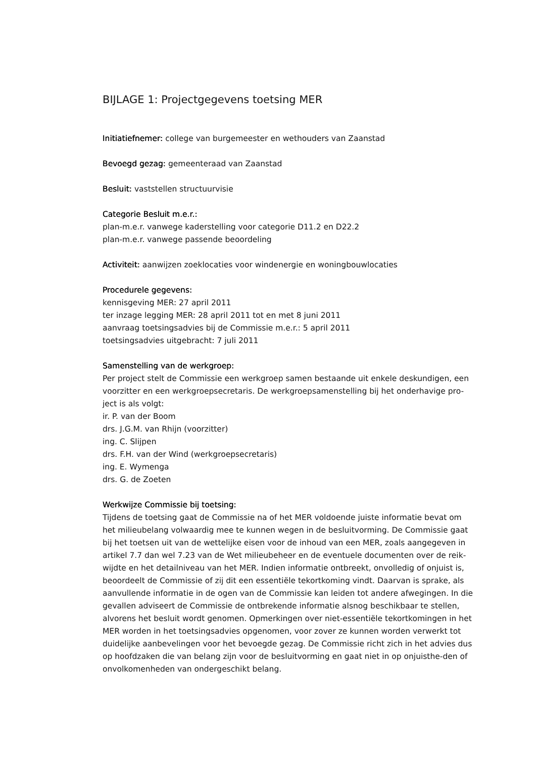BIJLAGE 1: Projectgegevens toetsing MER
Initiatiefnemer: college van burgemeester en wethouders van Zaanstad
Bevoegd gezag: gemeenteraad van Zaanstad
Besluit: vaststellen structuurvisie
Categorie Besluit m.e.r.:
plan-m.e.r. vanwege kaderstelling voor categorie D11.2 en D22.2
plan-m.e.r. vanwege passende beoordeling
Activiteit: aanwijzen zoeklocaties voor windenergie en woningbouwlocaties
Procedurele gegevens:
kennisgeving MER: 27 april 2011
ter inzage legging MER: 28 april 2011 tot en met 8 juni 2011
aanvraag toetsingsadvies bij de Commissie m.e.r.: 5 april 2011
toetsingsadvies uitgebracht: 7 juli 2011
Samenstelling van de werkgroep:
Per project stelt de Commissie een werkgroep samen bestaande uit enkele deskundigen, een voorzitter en een werkgroepsecretaris. De werkgroepsamenstelling bij het onderhavige pro-ject is als volgt:
ir. P. van der Boom
drs. J.G.M. van Rhijn (voorzitter)
ing. C. Slijpen
drs. F.H. van der Wind (werkgroepsecretaris)
ing. E. Wymenga
drs. G. de Zoeten
Werkwijze Commissie bij toetsing:
Tijdens de toetsing gaat de Commissie na of het MER voldoende juiste informatie bevat om het milieubelang volwaardig mee te kunnen wegen in de besluitvorming. De Commissie gaat bij het toetsen uit van de wettelijke eisen voor de inhoud van een MER, zoals aangegeven in artikel 7.7 dan wel 7.23 van de Wet milieubeheer en de eventuele documenten over de reik-wijdte en het detailniveau van het MER. Indien informatie ontbreekt, onvolledig of onjuist is, beoordeelt de Commissie of zij dit een essentiële tekortkoming vindt. Daarvan is sprake, als aanvullende informatie in de ogen van de Commissie kan leiden tot andere afwegingen. In die gevallen adviseert de Commissie de ontbrekende informatie alsnog beschikbaar te stellen, alvorens het besluit wordt genomen. Opmerkingen over niet-essentiële tekortkomingen in het MER worden in het toetsingsadvies opgenomen, voor zover ze kunnen worden verwerkt tot duidelijke aanbevelingen voor het bevoegde gezag. De Commissie richt zich in het advies dus op hoofdzaken die van belang zijn voor de besluitvorming en gaat niet in op onjuisthe-den of onvolkomenheden van ondergeschikt belang.